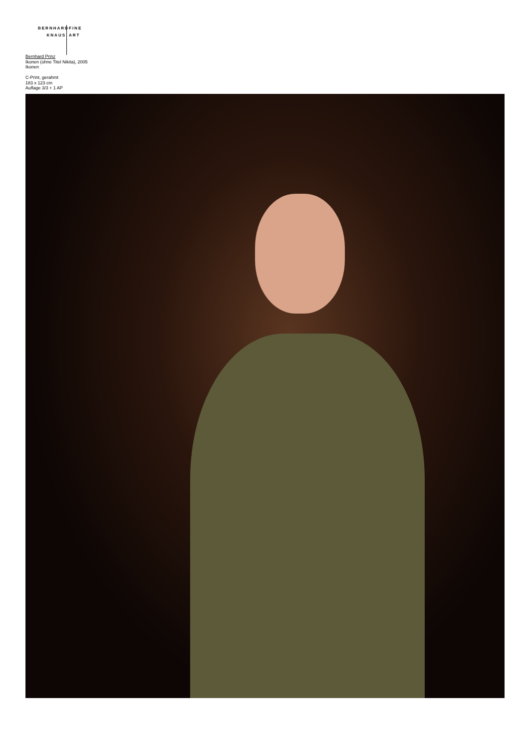BERNHARD FINE
KNAUS ART
Bernhard Prinz
Ikonen (ohne Titel Nikita), 2005
Ikonen
C-Print, gerahmt
183 x 123 cm
Auflage 3/3 + 1 AP